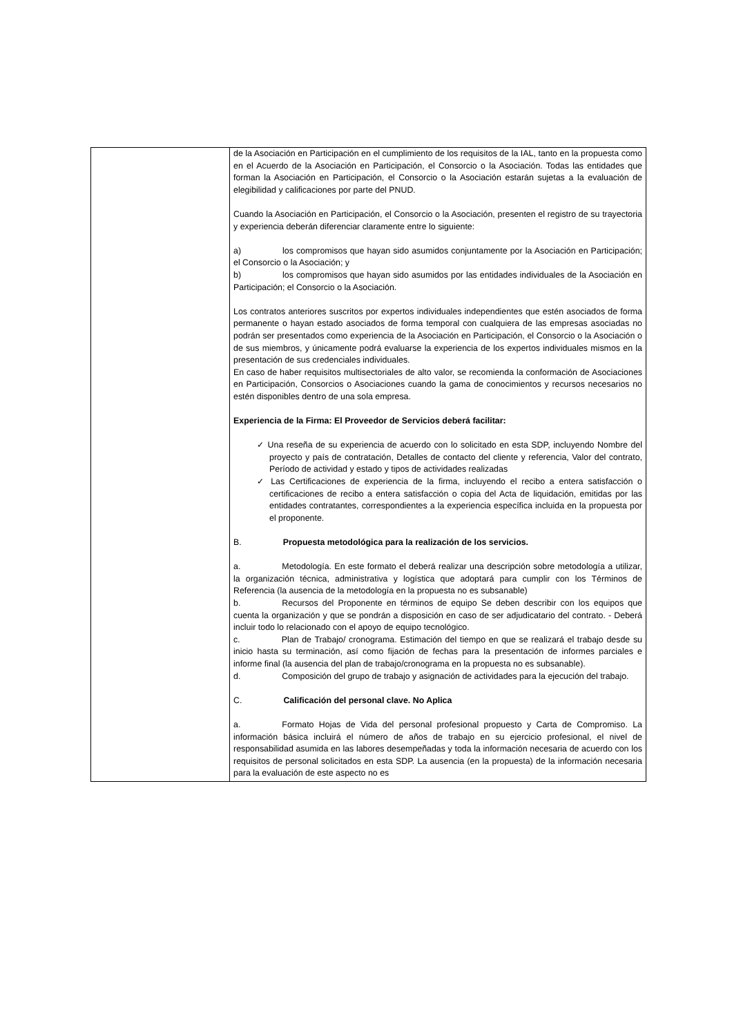| | de la Asociación en Participación en el cumplimiento de los requisitos de la IAL, tanto en la propuesta como en el Acuerdo de la Asociación en Participación, el Consorcio o la Asociación. Todas las entidades que forman la Asociación en Participación, el Consorcio o la Asociación estarán sujetas a la evaluación de elegibilidad y calificaciones por parte del PNUD. Cuando la Asociación en Participación, el Consorcio o la Asociación, presenten el registro de su trayectoria y experiencia deberán diferenciar claramente entre lo siguiente: a) los compromisos que hayan sido asumidos conjuntamente por la Asociación en Participación; el Consorcio o la Asociación; y b) los compromisos que hayan sido asumidos por las entidades individuales de la Asociación en Participación; el Consorcio o la Asociación. Los contratos anteriores suscritos por expertos individuales independientes que estén asociados de forma permanente o hayan estado asociados de forma temporal con cualquiera de las empresas asociadas no podrán ser presentados como experiencia de la Asociación en Participación, el Consorcio o la Asociación o de sus miembros, y únicamente podrá evaluarse la experiencia de los expertos individuales mismos en la presentación de sus credenciales individuales. En caso de haber requisitos multisectoriales de alto valor, se recomienda la conformación de Asociaciones en Participación, Consorcios o Asociaciones cuando la gama de conocimientos y recursos necesarios no estén disponibles dentro de una sola empresa. Experiencia de la Firma: El Proveedor de Servicios deberá facilitar: ✓ Una reseña de su experiencia de acuerdo con lo solicitado en esta SDP, incluyendo Nombre del proyecto y país de contratación, Detalles de contacto del cliente y referencia, Valor del contrato, Período de actividad y estado y tipos de actividades realizadas ✓ Las Certificaciones de experiencia de la firma, incluyendo el recibo a entera satisfacción o certificaciones de recibo a entera satisfacción o copia del Acta de liquidación, emitidas por las entidades contratantes, correspondientes a la experiencia específica incluida en la propuesta por el proponente. B. Propuesta metodológica para la realización de los servicios. a. Metodología. En este formato el deberá realizar una descripción sobre metodología a utilizar, la organización técnica, administrativa y logística que adoptará para cumplir con los Términos de Referencia (la ausencia de la metodología en la propuesta no es subsanable) b. Recursos del Proponente en términos de equipo Se deben describir con los equipos que cuenta la organización y que se pondrán a disposición en caso de ser adjudicatario del contrato. - Deberá incluir todo lo relacionado con el apoyo de equipo tecnológico. c. Plan de Trabajo/ cronograma. Estimación del tiempo en que se realizará el trabajo desde su inicio hasta su terminación, así como fijación de fechas para la presentación de informes parciales e informe final (la ausencia del plan de trabajo/cronograma en la propuesta no es subsanable). d. Composición del grupo de trabajo y asignación de actividades para la ejecución del trabajo. C. Calificación del personal clave. No Aplica a. Formato Hojas de Vida del personal profesional propuesto y Carta de Compromiso. La información básica incluirá el número de años de trabajo en su ejercicio profesional, el nivel de responsabilidad asumida en las labores desempeñadas y toda la información necesaria de acuerdo con los requisitos de personal solicitados en esta SDP. La ausencia (en la propuesta) de la información necesaria para la evaluación de este aspecto no es |